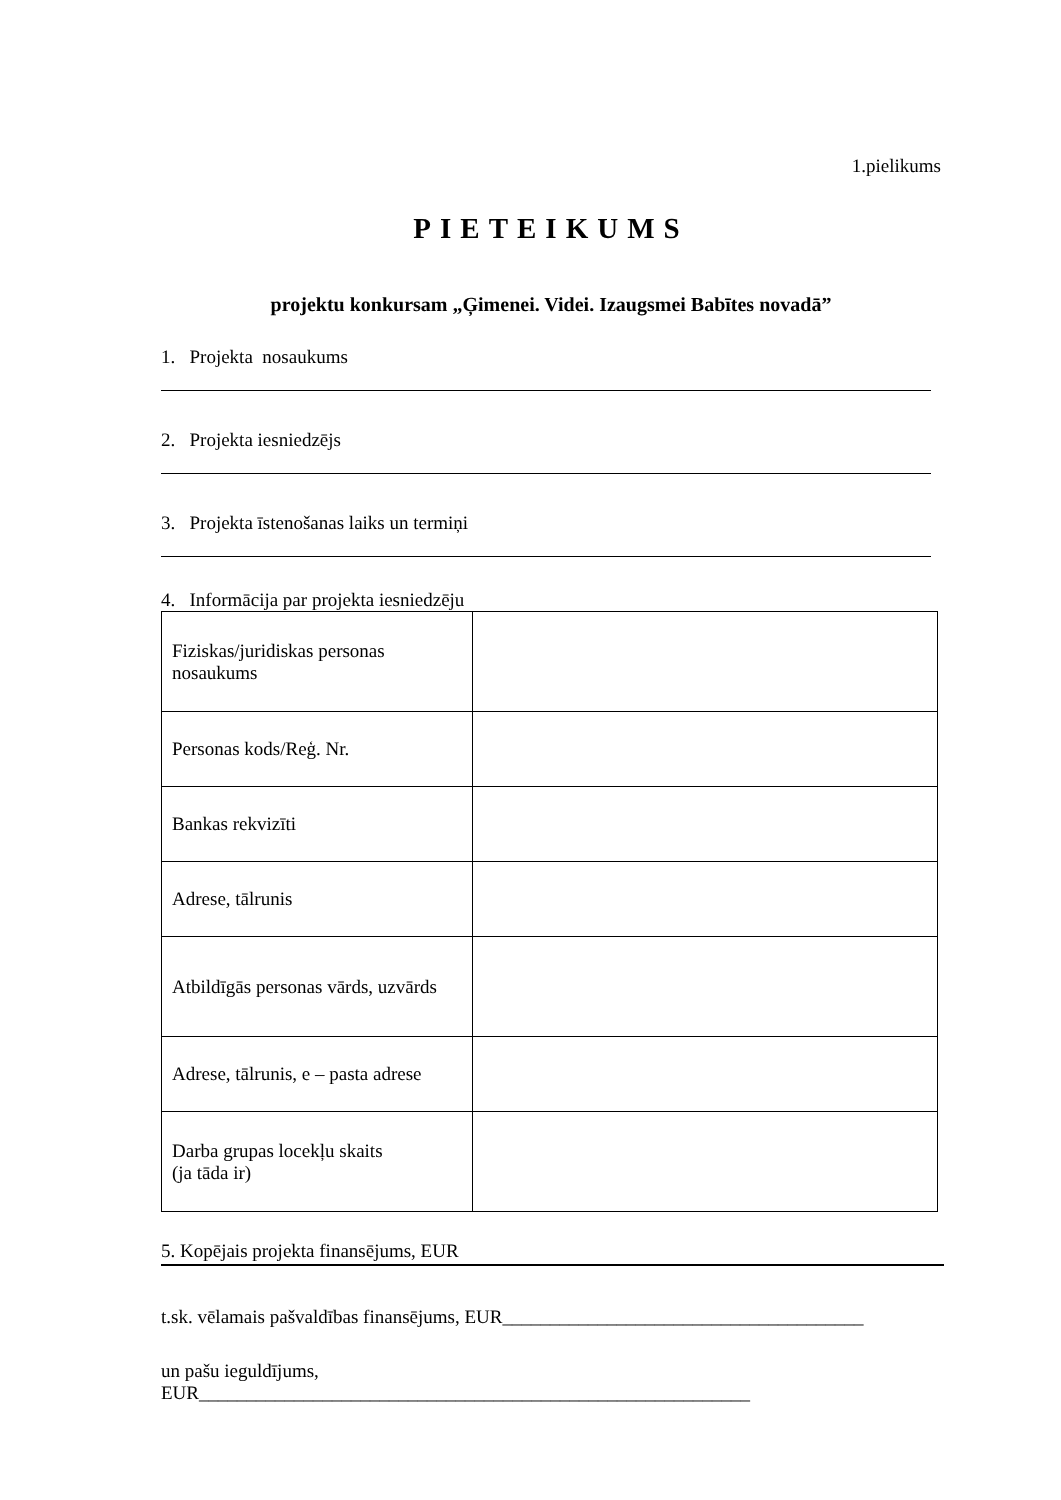1.pielikums
PIETEIKUMS
projektu konkursam „Ģimenei. Videi. Izaugsmei Babītes novadā”
1. Projekta nosaukums
2. Projekta iesniedzējs
3. Projekta īstenošanas laiks un termiņi
4. Informācija par projekta iesniedzēju
| Fiziskas/juridiskas personas nosaukums | |
| Personas kods/Reģ. Nr. | |
| Bankas rekvizīti | |
| Adrese, tālrunis | |
| Atbildīgās personas vārds, uzvārds | |
| Adrese, tālrunis, e – pasta adrese | |
| Darba grupas locekļu skaits (ja tāda ir) | |
5. Kopējais projekta finansējums, EUR
t.sk. vēlamais pašvaldības finansējums, EUR______________________________________
un pašu ieguldījums,
EUR__________________________________________________________